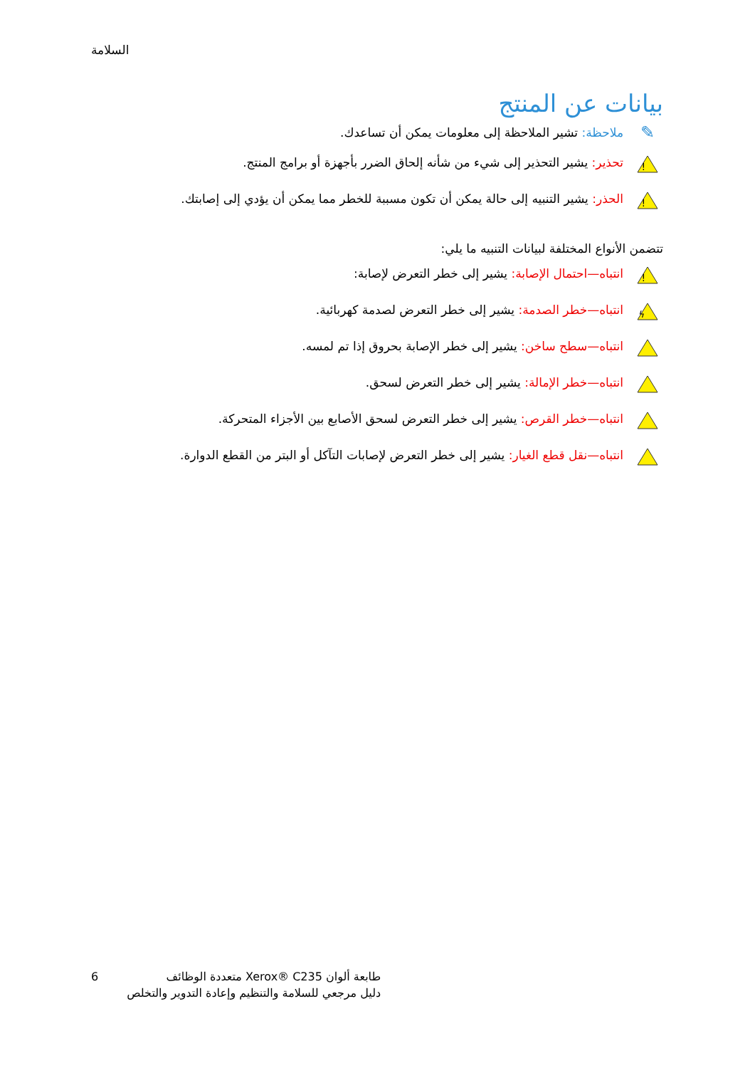السلامة
بيانات عن المنتج
✎
ملاحظة: تشير الملاحظة إلى معلومات يمكن أن تساعدك.
!
تحذير: يشير التحذير إلى شيء من شأنه إلحاق الضرر بأجهزة أو برامج المنتج.
!
الحذر: يشير التنبيه إلى حالة يمكن أن تكون مسببة للخطر مما يمكن أن يؤدي إلى إصابتك.
تتضمن الأنواع المختلفة لبيانات التنبيه ما يلي:
!
انتباه—احتمال الإصابة: يشير إلى خطر التعرض لإصابة:
ϟ
انتباه—خطر الصدمة: يشير إلى خطر التعرض لصدمة كهربائية.
انتباه—سطح ساخن: يشير إلى خطر الإصابة بحروق إذا تم لمسه.
انتباه—خطر الإمالة: يشير إلى خطر التعرض لسحق.
انتباه—خطر القرص: يشير إلى خطر التعرض لسحق الأصابع بين الأجزاء المتحركة.
انتباه—نقل قطع الغيار: يشير إلى خطر التعرض لإصابات التآكل أو البتر من القطع الدوارة.
6 طابعة ألوان Xerox® C235 متعددة الوظائف
دليل مرجعي للسلامة والتنظيم وإعادة التدوير والتخلص